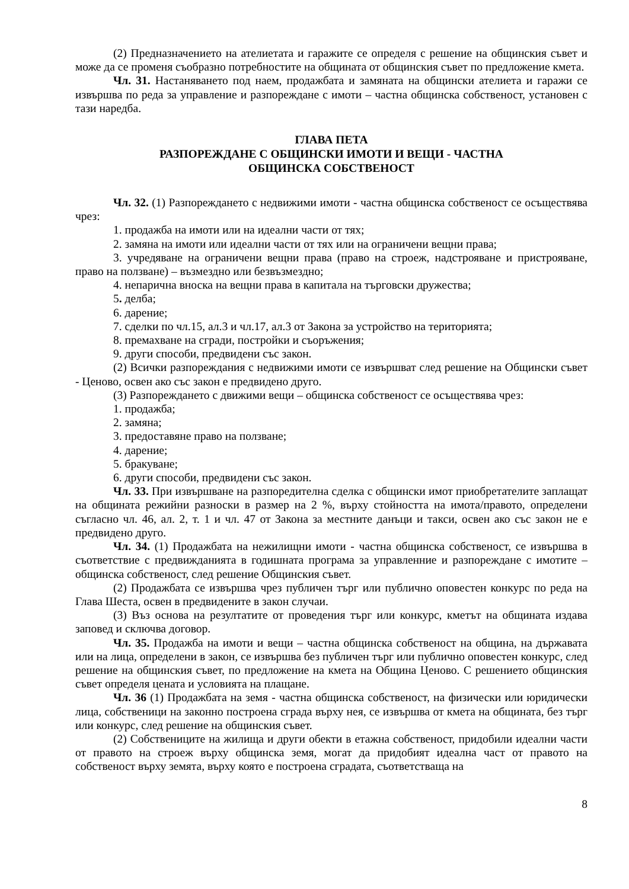(2) Предназначението на ателиетата и гаражите се определя с решение на общинския съвет и може да се променя съобразно потребностите на общината от общинския съвет по предложение кмета.
Чл. 31. Настаняването под наем, продажбата и замяната на общински ателиета и гаражи се извършва по реда за управление и разпореждане с имоти – частна общинска собственост, установен с тази наредба.
ГЛАВА ПЕТА
РАЗПОРЕЖДАНЕ С ОБЩИНСКИ ИМОТИ И ВЕЩИ - ЧАСТНА
ОБЩИНСКА СОБСТВЕНОСТ
Чл. 32. (1) Разпореждането с недвижими имоти - частна общинска собственост се осъществява чрез:
1. продажба на имоти или на идеални части от тях;
2. замяна на имоти или идеални части от тях или на ограничени вещни права;
3. учредяване на ограничени вещни права (право на строеж, надстрояване и пристрояване, право на ползване) – възмездно или безвъзмездно;
4. непарична вноска на вещни права в капитала на търговски дружества;
5. делба;
6. дарение;
7. сделки по чл.15, ал.3 и чл.17, ал.3 от Закона за устройство на територията;
8. премахване на сгради, постройки и съоръжения;
9. други способи, предвидени със закон.
(2) Всички разпореждания с недвижими имоти се извършват след решение на Общински съвет - Ценово, освен ако със закон е предвидено друго.
(3) Разпореждането с движими вещи – общинска собственост се осъществява чрез:
1. продажба;
2. замяна;
3. предоставяне право на ползване;
4. дарение;
5. бракуване;
6. други способи, предвидени със закон.
Чл. 33. При извършване на разпоредителна сделка с общински имот приобретателите заплащат на общината режийни разноски в размер на 2 %, върху стойността на имота/правото, определени съгласно чл. 46, ал. 2, т. 1 и чл. 47 от Закона за местните данъци и такси, освен ако със закон не е предвидено друго.
Чл. 34. (1) Продажбата на нежилищни имоти - частна общинска собственост, се извършва в съответствие с предвижданията в годишната програма за управленние и разпореждане с имотите – общинска собственост, след решение Общинския съвет.
(2) Продажбата се извършва чрез публичен търг или публично оповестен конкурс по реда на Глава Шеста, освен в предвидените в закон случаи.
(3) Въз основа на резултатите от проведения търг или конкурс, кметът на общината издава заповед и сключва договор.
Чл. 35. Продажба на имоти и вещи – частна общинска собственост на община, на държавата или на лица, определени в закон, се извършва без публичен търг или публично оповестен конкурс, след решение на общинския съвет, по предложение на кмета на Община Ценово. С решението общинския съвет определя цената и условията на плащане.
Чл. 36 (1) Продажбата на земя - частна общинска собственост, на физически или юридически лица, собственици на законно построена сграда върху нея, се извършва от кмета на общината, без търг или конкурс, след решение на общинския съвет.
(2) Собствениците на жилища и други обекти в етажна собственост, придобили идеални части от правото на строеж върху общинска земя, могат да придобият идеална част от правото на собственост върху земята, върху която е построена сградата, съответстваща на
8